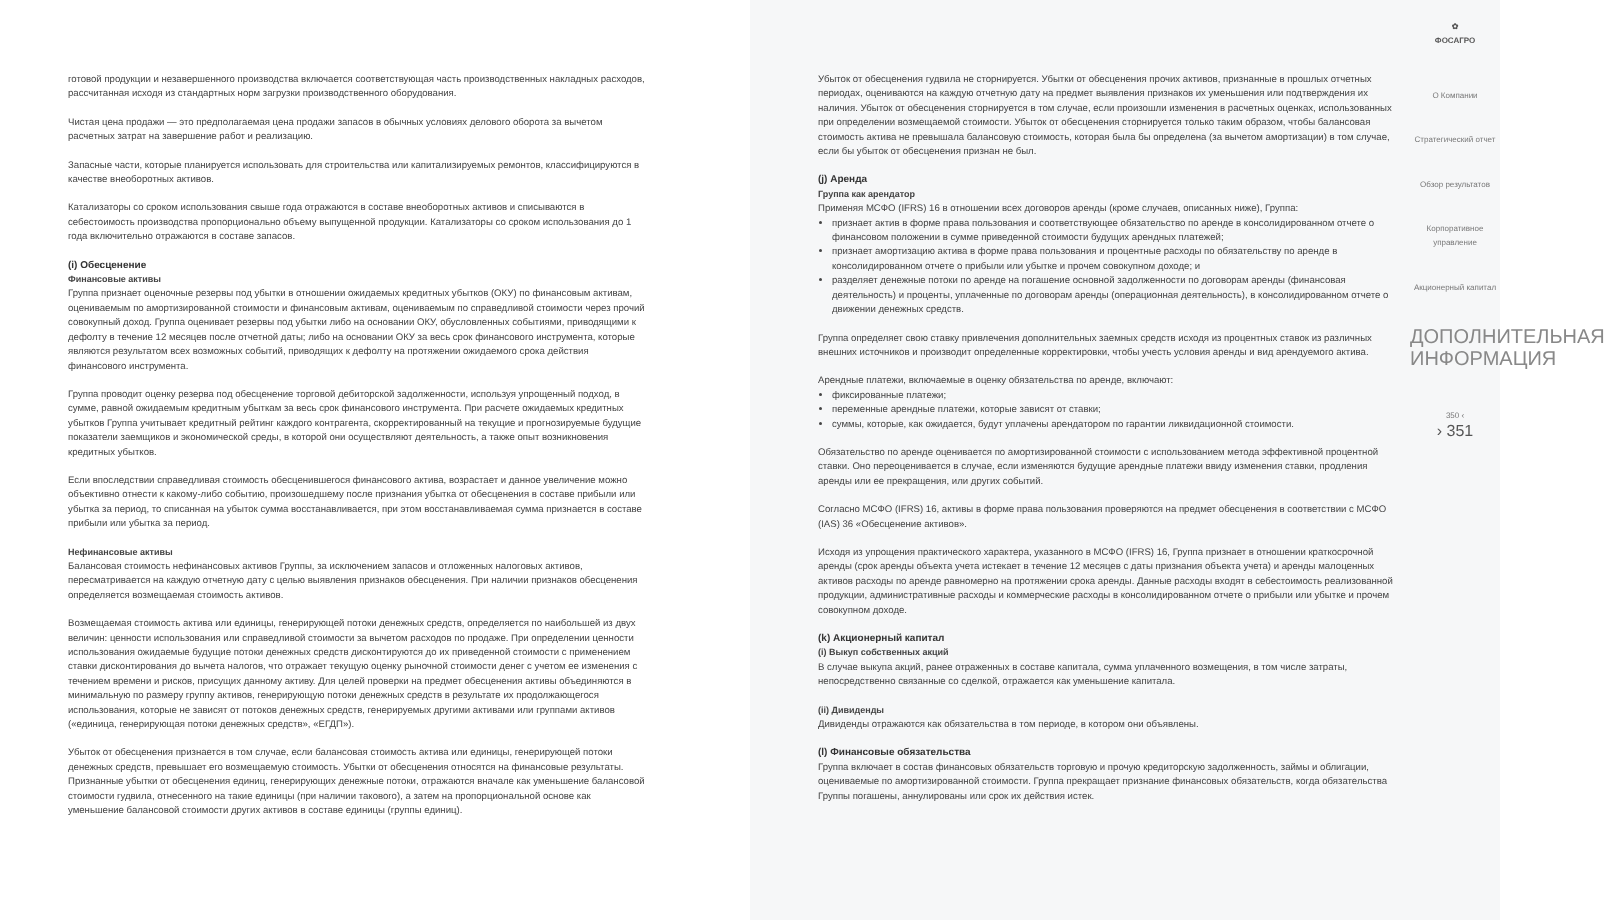готовой продукции и незавершенного производства включается соответствующая часть производственных накладных расходов, рассчитанная исходя из стандартных норм загрузки производственного оборудования.
Чистая цена продажи — это предполагаемая цена продажи запасов в обычных условиях делового оборота за вычетом расчетных затрат на завершение работ и реализацию.
Запасные части, которые планируется использовать для строительства или капитализируемых ремонтов, классифицируются в качестве внеоборотных активов.
Катализаторы со сроком использования свыше года отражаются в составе внеоборотных активов и списываются в себестоимость производства пропорционально объему выпущенной продукции. Катализаторы со сроком использования до 1 года включительно отражаются в составе запасов.
(i) Обесценение
Финансовые активы
Группа признает оценочные резервы под убытки в отношении ожидаемых кредитных убытков (ОКУ) по финансовым активам, оцениваемым по амортизированной стоимости и финансовым активам, оцениваемым по справедливой стоимости через прочий совокупный доход. Группа оценивает резервы под убытки либо на основании ОКУ, обусловленных событиями, приводящими к дефолту в течение 12 месяцев после отчетной даты; либо на основании ОКУ за весь срок финансового инструмента, которые являются результатом всех возможных событий, приводящих к дефолту на протяжении ожидаемого срока действия финансового инструмента.
Группа проводит оценку резерва под обесценение торговой дебиторской задолженности, используя упрощенный подход, в сумме, равной ожидаемым кредитным убыткам за весь срок финансового инструмента. При расчете ожидаемых кредитных убытков Группа учитывает кредитный рейтинг каждого контрагента, скорректированный на текущие и прогнозируемые будущие показатели заемщиков и экономической среды, в которой они осуществляют деятельность, а также опыт возникновения кредитных убытков.
Если впоследствии справедливая стоимость обесценившегося финансового актива, возрастает и данное увеличение можно объективно отнести к какому-либо событию, произошедшему после признания убытка от обесценения в составе прибыли или убытка за период, то списанная на убыток сумма восстанавливается, при этом восстанавливаемая сумма признается в составе прибыли или убытка за период.
Нефинансовые активы
Балансовая стоимость нефинансовых активов Группы, за исключением запасов и отложенных налоговых активов, пересматривается на каждую отчетную дату с целью выявления признаков обесценения. При наличии признаков обесценения определяется возмещаемая стоимость активов.
Возмещаемая стоимость актива или единицы, генерирующей потоки денежных средств, определяется по наибольшей из двух величин: ценности использования или справедливой стоимости за вычетом расходов по продаже. При определении ценности использования ожидаемые будущие потоки денежных средств дисконтируются до их приведенной стоимости с применением ставки дисконтирования до вычета налогов, что отражает текущую оценку рыночной стоимости денег с учетом ее изменения с течением времени и рисков, присущих данному активу. Для целей проверки на предмет обесценения активы объединяются в минимальную по размеру группу активов, генерирующую потоки денежных средств в результате их продолжающегося использования, которые не зависят от потоков денежных средств, генерируемых другими активами или группами активов («единица, генерирующая потоки денежных средств», «ЕГДП»).
Убыток от обесценения признается в том случае, если балансовая стоимость актива или единицы, генерирующей потоки денежных средств, превышает его возмещаемую стоимость. Убытки от обесценения относятся на финансовые результаты. Признанные убытки от обесценения единиц, генерирующих денежные потоки, отражаются вначале как уменьшение балансовой стоимости гудвила, отнесенного на такие единицы (при наличии такового), а затем на пропорциональной основе как уменьшение балансовой стоимости других активов в составе единицы (группы единиц).
Убыток от обесценения гудвила не сторнируется. Убытки от обесценения прочих активов, признанные в прошлых отчетных периодах, оцениваются на каждую отчетную дату на предмет выявления признаков их уменьшения или подтверждения их наличия. Убыток от обесценения сторнируется в том случае, если произошли изменения в расчетных оценках, использованных при определении возмещаемой стоимости. Убыток от обесценения сторнируется только таким образом, чтобы балансовая стоимость актива не превышала балансовую стоимость, которая была бы определена (за вычетом амортизации) в том случае, если бы убыток от обесценения признан не был.
(j) Аренда
Группа как арендатор
Применяя МСФО (IFRS) 16 в отношении всех договоров аренды (кроме случаев, описанных ниже), Группа:
признает актив в форме права пользования и соответствующее обязательство по аренде в консолидированном отчете о финансовом положении в сумме приведенной стоимости будущих арендных платежей;
признает амортизацию актива в форме права пользования и процентные расходы по обязательству по аренде в консолидированном отчете о прибыли или убытке и прочем совокупном доходе; и
разделяет денежные потоки по аренде на погашение основной задолженности по договорам аренды (финансовая деятельность) и проценты, уплаченные по договорам аренды (операционная деятельность), в консолидированном отчете о движении денежных средств.
Группа определяет свою ставку привлечения дополнительных заемных средств исходя из процентных ставок из различных внешних источников и производит определенные корректировки, чтобы учесть условия аренды и вид арендуемого актива.
Арендные платежи, включаемые в оценку обязательства по аренде, включают:
фиксированные платежи;
переменные арендные платежи, которые зависят от ставки;
суммы, которые, как ожидается, будут уплачены арендатором по гарантии ликвидационной стоимости.
Обязательство по аренде оценивается по амортизированной стоимости с использованием метода эффективной процентной ставки. Оно переоценивается в случае, если изменяются будущие арендные платежи ввиду изменения ставки, продления аренды или ее прекращения, или других событий.
Согласно МСФО (IFRS) 16, активы в форме права пользования проверяются на предмет обесценения в соответствии с МСФО (IAS) 36 «Обесценение активов».
Исходя из упрощения практического характера, указанного в МСФО (IFRS) 16, Группа признает в отношении краткосрочной аренды (срок аренды объекта учета истекает в течение 12 месяцев с даты признания объекта учета) и аренды малоценных активов расходы по аренде равномерно на протяжении срока аренды. Данные расходы входят в себестоимость реализованной продукции, административные расходы и коммерческие расходы в консолидированном отчете о прибыли или убытке и прочем совокупном доходе.
(k) Акционерный капитал
(i) Выкуп собственных акций
В случае выкупа акций, ранее отраженных в составе капитала, сумма уплаченного возмещения, в том числе затраты, непосредственно связанные со сделкой, отражается как уменьшение капитала.
(ii) Дивиденды
Дивиденды отражаются как обязательства в том периоде, в котором они объявлены.
(l) Финансовые обязательства
Группа включает в состав финансовых обязательств торговую и прочую кредиторскую задолженность, займы и облигации, оцениваемые по амортизированной стоимости. Группа прекращает признание финансовых обязательств, когда обязательства Группы погашены, аннулированы или срок их действия истек.
✿
ФОСАГРО
О Компании
Стратегический отчет
Обзор результатов
Корпоративное управление
Акционерный капитал
ДОПОЛНИТЕЛЬНАЯ ИНФОРМАЦИЯ
350 ‹
› 351